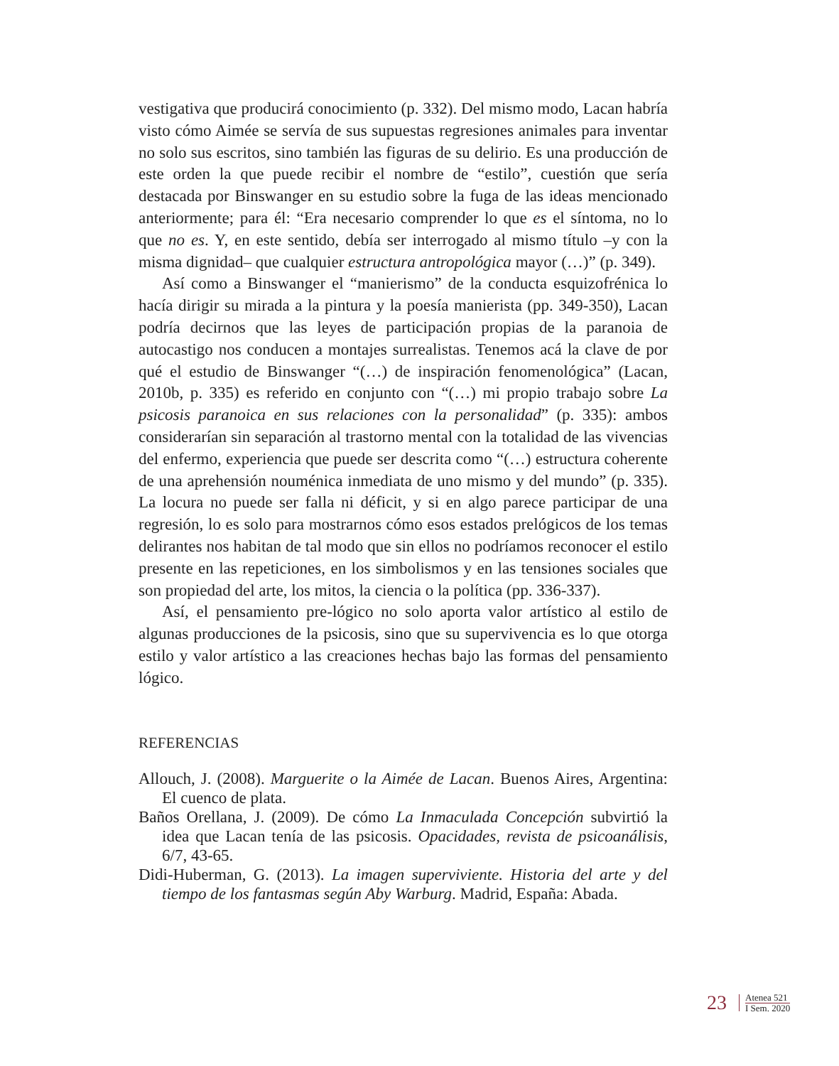vestigativa que producirá conocimiento (p. 332). Del mismo modo, Lacan habría visto cómo Aimée se servía de sus supuestas regresiones animales para inventar no solo sus escritos, sino también las figuras de su delirio. Es una producción de este orden la que puede recibir el nombre de “estilo”, cuestión que sería destacada por Binswanger en su estudio sobre la fuga de las ideas mencionado anteriormente; para él: “Era necesario comprender lo que es el síntoma, no lo que no es. Y, en este sentido, debía ser interrogado al mismo título –y con la misma dignidad– que cualquier estructura antropológica mayor (…)” (p. 349).
Así como a Binswanger el “manierismo” de la conducta esquizofrénica lo hacía dirigir su mirada a la pintura y la poesía manierista (pp. 349-350), Lacan podría decirnos que las leyes de participación propias de la paranoia de autocastigo nos conducen a montajes surrealistas. Tenemos acá la clave de por qué el estudio de Binswanger “(…) de inspiración fenomenológica” (Lacan, 2010b, p. 335) es referido en conjunto con “(…) mi propio trabajo sobre La psicosis paranoica en sus relaciones con la personalidad” (p. 335): ambos considerarían sin separación al trastorno mental con la totalidad de las vivencias del enfermo, experiencia que puede ser descrita como “(…) estructura coherente de una aprehensión nouménica inmediata de uno mismo y del mundo” (p. 335). La locura no puede ser falla ni déficit, y si en algo parece participar de una regresión, lo es solo para mostrarnos cómo esos estados prelógicos de los temas delirantes nos habitan de tal modo que sin ellos no podríamos reconocer el estilo presente en las repeticiones, en los simbolismos y en las tensiones sociales que son propiedad del arte, los mitos, la ciencia o la política (pp. 336-337).
Así, el pensamiento pre-lógico no solo aporta valor artístico al estilo de algunas producciones de la psicosis, sino que su supervivencia es lo que otorga estilo y valor artístico a las creaciones hechas bajo las formas del pensamiento lógico.
REFERENCIAS
Allouch, J. (2008). Marguerite o la Aimée de Lacan. Buenos Aires, Argentina: El cuenco de plata.
Baños Orellana, J. (2009). De cómo La Inmaculada Concepción subvirtió la idea que Lacan tenía de las psicosis. Opacidades, revista de psicoanálisis, 6/7, 43-65.
Didi-Huberman, G. (2013). La imagen superviviente. Historia del arte y del tiempo de los fantasmas según Aby Warburg. Madrid, España: Abada.
23
Atenea 521
I Sem. 2020